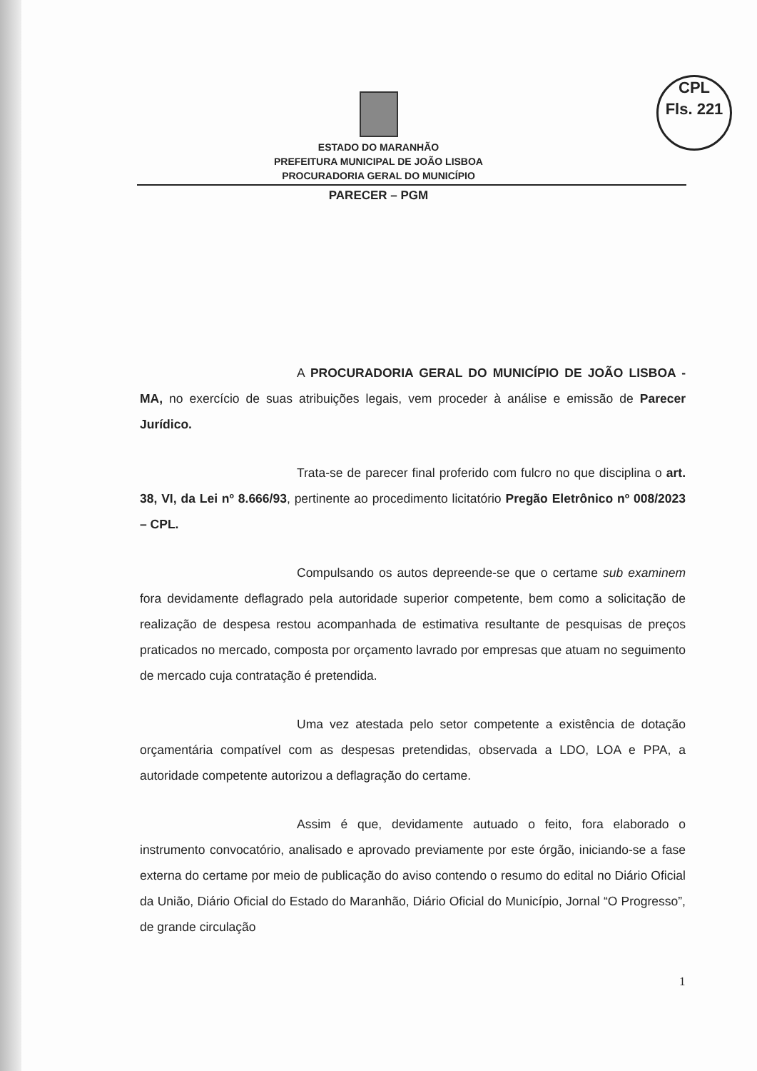CPL
Fls. 221
ESTADO DO MARANHÃO
PREFEITURA MUNICIPAL DE JOÃO LISBOA
PROCURADORIA GERAL DO MUNICÍPIO
PARECER – PGM
A PROCURADORIA GERAL DO MUNICÍPIO DE JOÃO LISBOA - MA, no exercício de suas atribuições legais, vem proceder à análise e emissão de Parecer Jurídico.
Trata-se de parecer final proferido com fulcro no que disciplina o art. 38, VI, da Lei nº 8.666/93, pertinente ao procedimento licitatório Pregão Eletrônico nº 008/2023 – CPL.
Compulsando os autos depreende-se que o certame sub examinem fora devidamente deflagrado pela autoridade superior competente, bem como a solicitação de realização de despesa restou acompanhada de estimativa resultante de pesquisas de preços praticados no mercado, composta por orçamento lavrado por empresas que atuam no seguimento de mercado cuja contratação é pretendida.
Uma vez atestada pelo setor competente a existência de dotação orçamentária compatível com as despesas pretendidas, observada a LDO, LOA e PPA, a autoridade competente autorizou a deflagração do certame.
Assim é que, devidamente autuado o feito, fora elaborado o instrumento convocatório, analisado e aprovado previamente por este órgão, iniciando-se a fase externa do certame por meio de publicação do aviso contendo o resumo do edital no Diário Oficial da União, Diário Oficial do Estado do Maranhão, Diário Oficial do Município, Jornal “O Progresso”, de grande circulação
1